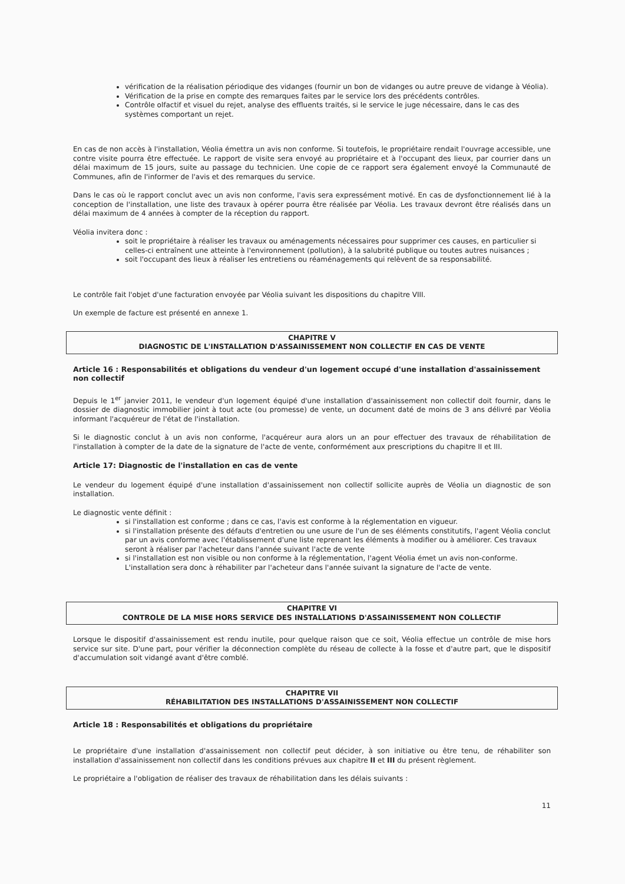vérification de la réalisation périodique des vidanges (fournir un bon de vidanges ou autre preuve de vidange à Véolia).
Vérification de la prise en compte des remarques faites par le service lors des précédents contrôles.
Contrôle olfactif et visuel du rejet, analyse des effluents traités, si le service le juge nécessaire, dans le cas des systèmes comportant un rejet.
En cas de non accès à l'installation, Véolia émettra un avis non conforme. Si toutefois, le propriétaire rendait l'ouvrage accessible, une contre visite pourra être effectuée. Le rapport de visite sera envoyé au propriétaire et à l'occupant des lieux, par courrier dans un délai maximum de 15 jours, suite au passage du technicien. Une copie de ce rapport sera également envoyé la Communauté de Communes, afin de l'informer de l'avis et des remarques du service.
Dans le cas où le rapport conclut avec un avis non conforme, l'avis sera expressément motivé. En cas de dysfonctionnement lié à la conception de l'installation, une liste des travaux à opérer pourra être réalisée par Véolia. Les travaux devront être réalisés dans un délai maximum de 4 années à compter de la réception du rapport.
Véolia invitera donc :
soit le propriétaire à réaliser les travaux ou aménagements nécessaires pour supprimer ces causes, en particulier si celles-ci entraînent une atteinte à l'environnement (pollution), à la salubrité publique ou toutes autres nuisances ;
soit l'occupant des lieux à réaliser les entretiens ou réaménagements qui relèvent de sa responsabilité.
Le contrôle fait l'objet d'une facturation envoyée par Véolia suivant les dispositions du chapitre VIII.
Un exemple de facture est présenté en annexe 1.
CHAPITRE V
DIAGNOSTIC DE L'INSTALLATION D'ASSAINISSEMENT NON COLLECTIF EN CAS DE VENTE
Article 16 : Responsabilités et obligations du vendeur d'un logement occupé d'une installation d'assainissement non collectif
Depuis le 1<sup>er</sup> janvier 2011, le vendeur d'un logement équipé d'une installation d'assainissement non collectif doit fournir, dans le dossier de diagnostic immobilier joint à tout acte (ou promesse) de vente, un document daté de moins de 3 ans délivré par Véolia informant l'acquéreur de l'état de l'installation.
Si le diagnostic conclut à un avis non conforme, l'acquéreur aura alors un an pour effectuer des travaux de réhabilitation de l'installation à compter de la date de la signature de l'acte de vente, conformément aux prescriptions du chapitre II et III.
Article 17: Diagnostic de l'installation en cas de vente
Le vendeur du logement équipé d'une installation d'assainissement non collectif sollicite auprès de Véolia un diagnostic de son installation.
Le diagnostic vente définit :
si l'installation est conforme ; dans ce cas, l'avis est conforme à la réglementation en vigueur.
si l'installation présente des défauts d'entretien ou une usure de l'un de ses éléments constitutifs, l'agent Véolia conclut par un avis conforme avec l'établissement d'une liste reprenant les éléments à modifier ou à améliorer. Ces travaux seront à réaliser par l'acheteur dans l'année suivant l'acte de vente
si l'installation est non visible ou non conforme à la réglementation, l'agent Véolia émet un avis non-conforme. L'installation sera donc à réhabiliter par l'acheteur dans l'année suivant la signature de l'acte de vente.
CHAPITRE VI
CONTROLE DE LA MISE HORS SERVICE DES INSTALLATIONS D'ASSAINISSEMENT NON COLLECTIF
Lorsque le dispositif d'assainissement est rendu inutile, pour quelque raison que ce soit, Véolia effectue un contrôle de mise hors service sur site. D'une part, pour vérifier la déconnection complète du réseau de collecte à la fosse et d'autre part, que le dispositif d'accumulation soit vidangé avant d'être comblé.
CHAPITRE VII
RÉHABILITATION DES INSTALLATIONS D'ASSAINISSEMENT NON COLLECTIF
Article 18 : Responsabilités et obligations du propriétaire
Le propriétaire d'une installation d'assainissement non collectif peut décider, à son initiative ou être tenu, de réhabiliter son installation d'assainissement non collectif dans les conditions prévues aux chapitre II et III du présent règlement.
Le propriétaire a l'obligation de réaliser des travaux de réhabilitation dans les délais suivants :
11